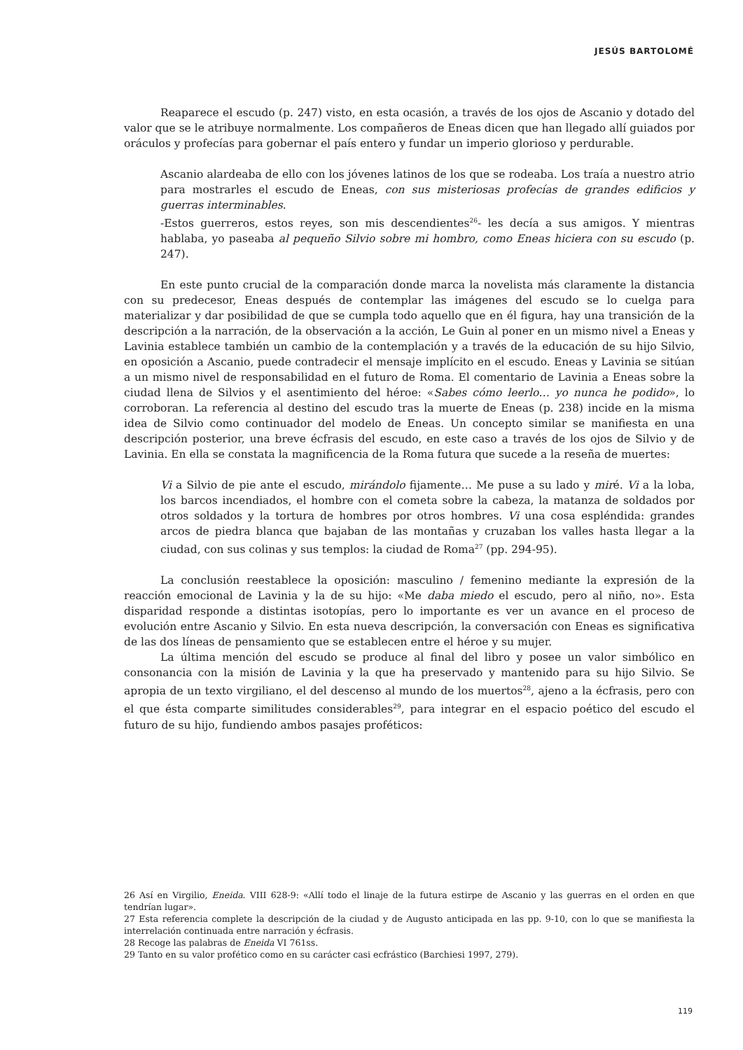JESÚS BARTOLOMÉ
Reaparece el escudo (p. 247) visto, en esta ocasión, a través de los ojos de Ascanio y dotado del valor que se le atribuye normalmente. Los compañeros de Eneas dicen que han llegado allí guiados por oráculos y profecías para gobernar el país entero y fundar un imperio glorioso y perdurable.
Ascanio alardeaba de ello con los jóvenes latinos de los que se rodeaba. Los traía a nuestro atrio para mostrarles el escudo de Eneas, con sus misteriosas profecías de grandes edificios y guerras interminables.
-Estos guerreros, estos reyes, son mis descendientes<sup>26</sup>- les decía a sus amigos. Y mientras hablaba, yo paseaba al pequeño Silvio sobre mi hombro, como Eneas hiciera con su escudo (p. 247).
En este punto crucial de la comparación donde marca la novelista más claramente la distancia con su predecesor, Eneas después de contemplar las imágenes del escudo se lo cuelga para materializar y dar posibilidad de que se cumpla todo aquello que en él figura, hay una transición de la descripción a la narración, de la observación a la acción, Le Guin al poner en un mismo nivel a Eneas y Lavinia establece también un cambio de la contemplación y a través de la educación de su hijo Silvio, en oposición a Ascanio, puede contradecir el mensaje implícito en el escudo. Eneas y Lavinia se sitúan a un mismo nivel de responsabilidad en el futuro de Roma. El comentario de Lavinia a Eneas sobre la ciudad llena de Silvios y el asentimiento del héroe: «Sabes cómo leerlo… yo nunca he podido», lo corroboran. La referencia al destino del escudo tras la muerte de Eneas (p. 238) incide en la misma idea de Silvio como continuador del modelo de Eneas. Un concepto similar se manifiesta en una descripción posterior, una breve écfrasis del escudo, en este caso a través de los ojos de Silvio y de Lavinia. En ella se constata la magnificencia de la Roma futura que sucede a la reseña de muertes:
Vi a Silvio de pie ante el escudo, mirándolo fijamente… Me puse a su lado y miré. Vi a la loba, los barcos incendiados, el hombre con el cometa sobre la cabeza, la matanza de soldados por otros soldados y la tortura de hombres por otros hombres. Vi una cosa espléndida: grandes arcos de piedra blanca que bajaban de las montañas y cruzaban los valles hasta llegar a la ciudad, con sus colinas y sus templos: la ciudad de Roma<sup>27</sup> (pp. 294-95).
La conclusión reestablece la oposición: masculino / femenino mediante la expresión de la reacción emocional de Lavinia y la de su hijo: «Me daba miedo el escudo, pero al niño, no». Esta disparidad responde a distintas isotopías, pero lo importante es ver un avance en el proceso de evolución entre Ascanio y Silvio. En esta nueva descripción, la conversación con Eneas es significativa de las dos líneas de pensamiento que se establecen entre el héroe y su mujer.
La última mención del escudo se produce al final del libro y posee un valor simbólico en consonancia con la misión de Lavinia y la que ha preservado y mantenido para su hijo Silvio. Se apropia de un texto virgiliano, el del descenso al mundo de los muertos<sup>28</sup>, ajeno a la écfrasis, pero con el que ésta comparte similitudes considerables<sup>29</sup>, para integrar en el espacio poético del escudo el futuro de su hijo, fundiendo ambos pasajes proféticos:
26 Así en Virgilio, Eneida. VIII 628-9: «Allí todo el linaje de la futura estirpe de Ascanio y las guerras en el orden en que tendrían lugar».
27 Esta referencia complete la descripción de la ciudad y de Augusto anticipada en las pp. 9-10, con lo que se manifiesta la interrelación continuada entre narración y écfrasis.
28 Recoge las palabras de Eneida VI 761ss.
29 Tanto en su valor profético como en su carácter casi ecfrástico (Barchiesi 1997, 279).
119